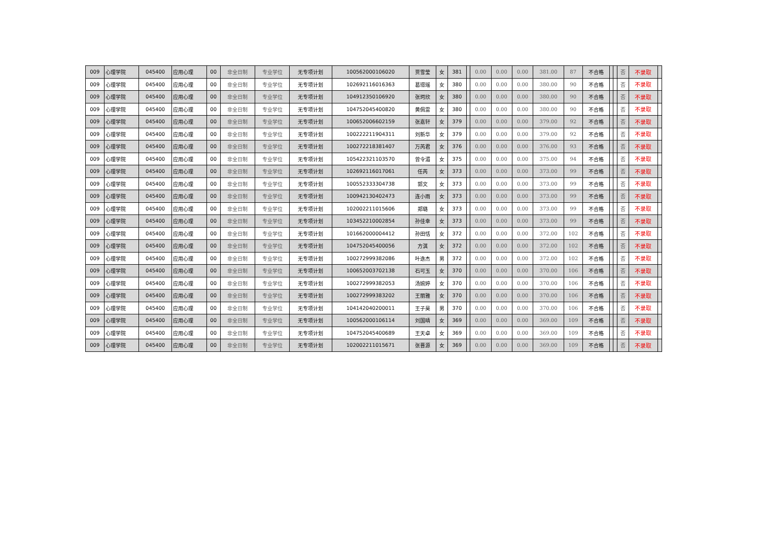| 009 | 心理学院 | 045400 | 应用心理 | 00 | 非全日制 | 专业学位 | 无专项计划 | 100562000106020 | 贾雪莹 | 女 | 381 | | 0.00 | 0.00 | 0.00 | 381.00 | 87 | 不合格 | | | 否 | 不录取 | |
| 009 | 心理学院 | 045400 | 应用心理 | 00 | 非全日制 | 专业学位 | 无专项计划 | 102692116016363 | 葛璟瑶 | 女 | 380 | | 0.00 | 0.00 | 0.00 | 380.00 | 90 | 不合格 | | | 否 | 不录取 | |
| 009 | 心理学院 | 045400 | 应用心理 | 00 | 非全日制 | 专业学位 | 无专项计划 | 104912350106920 | 张珂欣 | 女 | 380 | | 0.00 | 0.00 | 0.00 | 380.00 | 90 | 不合格 | | | 否 | 不录取 | |
| 009 | 心理学院 | 045400 | 应用心理 | 00 | 非全日制 | 专业学位 | 无专项计划 | 104752045400820 | 黄佩雷 | 女 | 380 | | 0.00 | 0.00 | 0.00 | 380.00 | 90 | 不合格 | | | 否 | 不录取 | |
| 009 | 心理学院 | 045400 | 应用心理 | 00 | 非全日制 | 专业学位 | 无专项计划 | 100652006602159 | 张嘉轩 | 女 | 379 | | 0.00 | 0.00 | 0.00 | 379.00 | 92 | 不合格 | | | 否 | 不录取 | |
| 009 | 心理学院 | 045400 | 应用心理 | 00 | 非全日制 | 专业学位 | 无专项计划 | 100222211904311 | 刘新华 | 女 | 379 | | 0.00 | 0.00 | 0.00 | 379.00 | 92 | 不合格 | | | 否 | 不录取 | |
| 009 | 心理学院 | 045400 | 应用心理 | 00 | 非全日制 | 专业学位 | 无专项计划 | 100272218381407 | 万芮君 | 女 | 376 | | 0.00 | 0.00 | 0.00 | 376.00 | 93 | 不合格 | | | 否 | 不录取 | |
| 009 | 心理学院 | 045400 | 应用心理 | 00 | 非全日制 | 专业学位 | 无专项计划 | 105422321103570 | 曾令湄 | 女 | 375 | | 0.00 | 0.00 | 0.00 | 375.00 | 94 | 不合格 | | | 否 | 不录取 | |
| 009 | 心理学院 | 045400 | 应用心理 | 00 | 非全日制 | 专业学位 | 无专项计划 | 102692116017061 | 任芮 | 女 | 373 | | 0.00 | 0.00 | 0.00 | 373.00 | 99 | 不合格 | | | 否 | 不录取 | |
| 009 | 心理学院 | 045400 | 应用心理 | 00 | 非全日制 | 专业学位 | 无专项计划 | 100552333304738 | 郭文 | 女 | 373 | | 0.00 | 0.00 | 0.00 | 373.00 | 99 | 不合格 | | | 否 | 不录取 | |
| 009 | 心理学院 | 045400 | 应用心理 | 00 | 非全日制 | 专业学位 | 无专项计划 | 100942130402473 | 连小雨 | 女 | 373 | | 0.00 | 0.00 | 0.00 | 373.00 | 99 | 不合格 | | | 否 | 不录取 | |
| 009 | 心理学院 | 045400 | 应用心理 | 00 | 非全日制 | 专业学位 | 无专项计划 | 102002211015606 | 郑璐 | 女 | 373 | | 0.00 | 0.00 | 0.00 | 373.00 | 99 | 不合格 | | | 否 | 不录取 | |
| 009 | 心理学院 | 045400 | 应用心理 | 00 | 非全日制 | 专业学位 | 无专项计划 | 103452210002854 | 孙佳幸 | 女 | 373 | | 0.00 | 0.00 | 0.00 | 373.00 | 99 | 不合格 | | | 否 | 不录取 | |
| 009 | 心理学院 | 045400 | 应用心理 | 00 | 非全日制 | 专业学位 | 无专项计划 | 101662000004412 | 孙田恬 | 女 | 372 | | 0.00 | 0.00 | 0.00 | 372.00 | 102 | 不合格 | | | 否 | 不录取 | |
| 009 | 心理学院 | 045400 | 应用心理 | 00 | 非全日制 | 专业学位 | 无专项计划 | 104752045400056 | 方淇 | 女 | 372 | | 0.00 | 0.00 | 0.00 | 372.00 | 102 | 不合格 | | | 否 | 不录取 | |
| 009 | 心理学院 | 045400 | 应用心理 | 00 | 非全日制 | 专业学位 | 无专项计划 | 100272999382086 | 叶逸杰 | 男 | 372 | | 0.00 | 0.00 | 0.00 | 372.00 | 102 | 不合格 | | | 否 | 不录取 | |
| 009 | 心理学院 | 045400 | 应用心理 | 00 | 非全日制 | 专业学位 | 无专项计划 | 100652003702138 | 石可玉 | 女 | 370 | | 0.00 | 0.00 | 0.00 | 370.00 | 106 | 不合格 | | | 否 | 不录取 | |
| 009 | 心理学院 | 045400 | 应用心理 | 00 | 非全日制 | 专业学位 | 无专项计划 | 100272999382053 | 汤婉婷 | 女 | 370 | | 0.00 | 0.00 | 0.00 | 370.00 | 106 | 不合格 | | | 否 | 不录取 | |
| 009 | 心理学院 | 045400 | 应用心理 | 00 | 非全日制 | 专业学位 | 无专项计划 | 100272999383202 | 王丽雅 | 女 | 370 | | 0.00 | 0.00 | 0.00 | 370.00 | 106 | 不合格 | | | 否 | 不录取 | |
| 009 | 心理学院 | 045400 | 应用心理 | 00 | 非全日制 | 专业学位 | 无专项计划 | 104142040200011 | 王子昊 | 男 | 370 | | 0.00 | 0.00 | 0.00 | 370.00 | 106 | 不合格 | | | 否 | 不录取 | |
| 009 | 心理学院 | 045400 | 应用心理 | 00 | 非全日制 | 专业学位 | 无专项计划 | 100562000106114 | 刘国晴 | 女 | 369 | | 0.00 | 0.00 | 0.00 | 369.00 | 109 | 不合格 | | | 否 | 不录取 | |
| 009 | 心理学院 | 045400 | 应用心理 | 00 | 非全日制 | 专业学位 | 无专项计划 | 104752045400689 | 王天卓 | 女 | 369 | | 0.00 | 0.00 | 0.00 | 369.00 | 109 | 不合格 | | | 否 | 不录取 | |
| 009 | 心理学院 | 045400 | 应用心理 | 00 | 非全日制 | 专业学位 | 无专项计划 | 102002211015671 | 张晋源 | 女 | 369 | | 0.00 | 0.00 | 0.00 | 369.00 | 109 | 不合格 | | | 否 | 不录取 | |